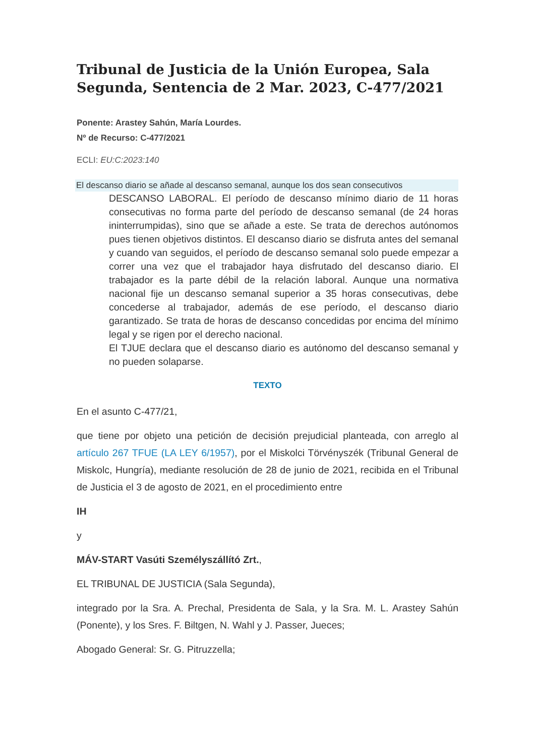Tribunal de Justicia de la Unión Europea, Sala Segunda, Sentencia de 2 Mar. 2023, C-477/2021
Ponente: Arastey Sahún, María Lourdes.
Nº de Recurso: C-477/2021
ECLI: EU:C:2023:140
El descanso diario se añade al descanso semanal, aunque los dos sean consecutivos
DESCANSO LABORAL. El período de descanso mínimo diario de 11 horas consecutivas no forma parte del período de descanso semanal (de 24 horas ininterrumpidas), sino que se añade a este. Se trata de derechos autónomos pues tienen objetivos distintos. El descanso diario se disfruta antes del semanal y cuando van seguidos, el período de descanso semanal solo puede empezar a correr una vez que el trabajador haya disfrutado del descanso diario. El trabajador es la parte débil de la relación laboral. Aunque una normativa nacional fije un descanso semanal superior a 35 horas consecutivas, debe concederse al trabajador, además de ese período, el descanso diario garantizado. Se trata de horas de descanso concedidas por encima del mínimo legal y se rigen por el derecho nacional.
El TJUE declara que el descanso diario es autónomo del descanso semanal y no pueden solaparse.
TEXTO
En el asunto C-477/21,
que tiene por objeto una petición de decisión prejudicial planteada, con arreglo al artículo 267 TFUE (LA LEY 6/1957), por el Miskolci Törvényszék (Tribunal General de Miskolc, Hungría), mediante resolución de 28 de junio de 2021, recibida en el Tribunal de Justicia el 3 de agosto de 2021, en el procedimiento entre
IH
y
MÁV-START Vasúti Személyszállító Zrt.,
EL TRIBUNAL DE JUSTICIA (Sala Segunda),
integrado por la Sra. A. Prechal, Presidenta de Sala, y la Sra. M. L. Arastey Sahún (Ponente), y los Sres. F. Biltgen, N. Wahl y J. Passer, Jueces;
Abogado General: Sr. G. Pitruzzella;